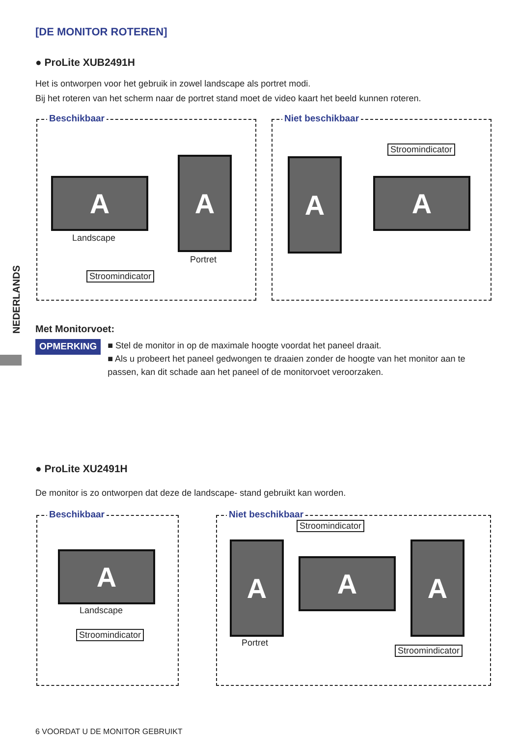[DE MONITOR ROTEREN]
● ProLite XUB2491H
Het is ontworpen voor het gebruik in zowel landscape als portret modi.
Bij het roteren van het scherm naar de portret stand moet de video kaart het beeld kunnen roteren.
Beschikbaar
A
A
Landscape
Portret
Stroomindicator
Niet beschikbaar
Stroomindicator
A
A
NEDERLANDS
Met Monitorvoet:
OPMERKING
■ Stel de monitor in op de maximale hoogte voordat het paneel draait.
■ Als u probeert het paneel gedwongen te draaien zonder de hoogte van het monitor aan te passen, kan dit schade aan het paneel of de monitorvoet veroorzaken.
● ProLite XU2491H
De monitor is zo ontworpen dat deze de landscape- stand gebruikt kan worden.
Beschikbaar
A
Landscape
Stroomindicator
Niet beschikbaar
Stroomindicator
A
A
A
Portret
Stroomindicator
6 VOORDAT U DE MONITOR GEBRUIKT